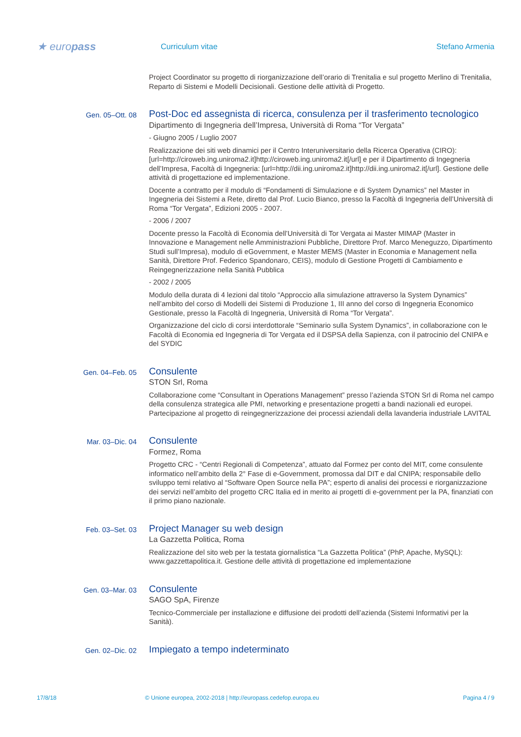★ europass
Curriculum vitae Stefano Armenia
Project Coordinator su progetto di riorganizzazione dell’orario di Trenitalia e sul progetto Merlino di Trenitalia, Reparto di Sistemi e Modelli Decisionali. Gestione delle attività di Progetto.
Gen. 05–Ott. 08
Post-Doc ed assegnista di ricerca, consulenza per il trasferimento tecnologico
Dipartimento di Ingegneria dell’Impresa, Università di Roma “Tor Vergata”
- Giugno 2005 / Luglio 2007
Realizzazione dei siti web dinamici per il Centro Interuniversitario della Ricerca Operativa (CIRO): [url=http://ciroweb.ing.uniroma2.it]http://ciroweb.ing.uniroma2.it[/url] e per il Dipartimento di Ingegneria dell’Impresa, Facoltà di Ingegneria: [url=http://dii.ing.uniroma2.it]http://dii.ing.uniroma2.it[/url]. Gestione delle attività di progettazione ed implementazione.
Docente a contratto per il modulo di “Fondamenti di Simulazione e di System Dynamics” nel Master in Ingegneria dei Sistemi a Rete, diretto dal Prof. Lucio Bianco, presso la Facoltà di Ingegneria dell’Università di Roma “Tor Vergata”, Edizioni 2005 - 2007.
- 2006 / 2007
Docente presso la Facoltà di Economia dell’Università di Tor Vergata ai Master MIMAP (Master in Innovazione e Management nelle Amministrazioni Pubbliche, Direttore Prof. Marco Meneguzzo, Dipartimento Studi sull’Impresa), modulo di eGovernment, e Master MEMS (Master in Economia e Management nella Sanità, Direttore Prof. Federico Spandonaro, CEIS), modulo di Gestione Progetti di Cambiamento e Reingegnerizzazione nella Sanità Pubblica
- 2002 / 2005
Modulo della durata di 4 lezioni dal titolo “Approccio alla simulazione attraverso la System Dynamics” nell’ambito del corso di Modelli dei Sistemi di Produzione 1, III anno del corso di Ingegneria Economico Gestionale, presso la Facoltà di Ingegneria, Università di Roma “Tor Vergata”.
Organizzazione del ciclo di corsi interdottorale “Seminario sulla System Dynamics”, in collaborazione con le Facoltà di Economia ed Ingegneria di Tor Vergata ed il DSPSA della Sapienza, con il patrocinio del CNIPA e del SYDIC
Gen. 04–Feb. 05
Consulente
STON Srl, Roma
Collaborazione come “Consultant in Operations Management” presso l’azienda STON Srl di Roma nel campo della consulenza strategica alle PMI, networking e presentazione progetti a bandi nazionali ed europei. Partecipazione al progetto di reingegnerizzazione dei processi aziendali della lavanderia industriale LAVITAL
Mar. 03–Dic. 04
Consulente
Formez, Roma
Progetto CRC - “Centri Regionali di Competenza”, attuato dal Formez per conto del MIT, come consulente informatico nell’ambito della 2° Fase di e-Government, promossa dal DIT e dal CNIPA; responsabile dello sviluppo temi relativo al “Software Open Source nella PA”; esperto di analisi dei processi e riorganizzazione dei servizi nell’ambito del progetto CRC Italia ed in merito ai progetti di e-government per la PA, finanziati con il primo piano nazionale.
Feb. 03–Set. 03
Project Manager su web design
La Gazzetta Politica, Roma
Realizzazione del sito web per la testata giornalistica “La Gazzetta Politica” (PhP, Apache, MySQL): www.gazzettapolitica.it. Gestione delle attività di progettazione ed implementazione
Gen. 03–Mar. 03
Consulente
SAGO SpA, Firenze
Tecnico-Commerciale per installazione e diffusione dei prodotti dell’azienda (Sistemi Informativi per la Sanità).
Gen. 02–Dic. 02
Impiegato a tempo indeterminato
17/8/18 © Unione europea, 2002-2018 | http://europass.cedefop.europa.eu Pagina 4 / 9